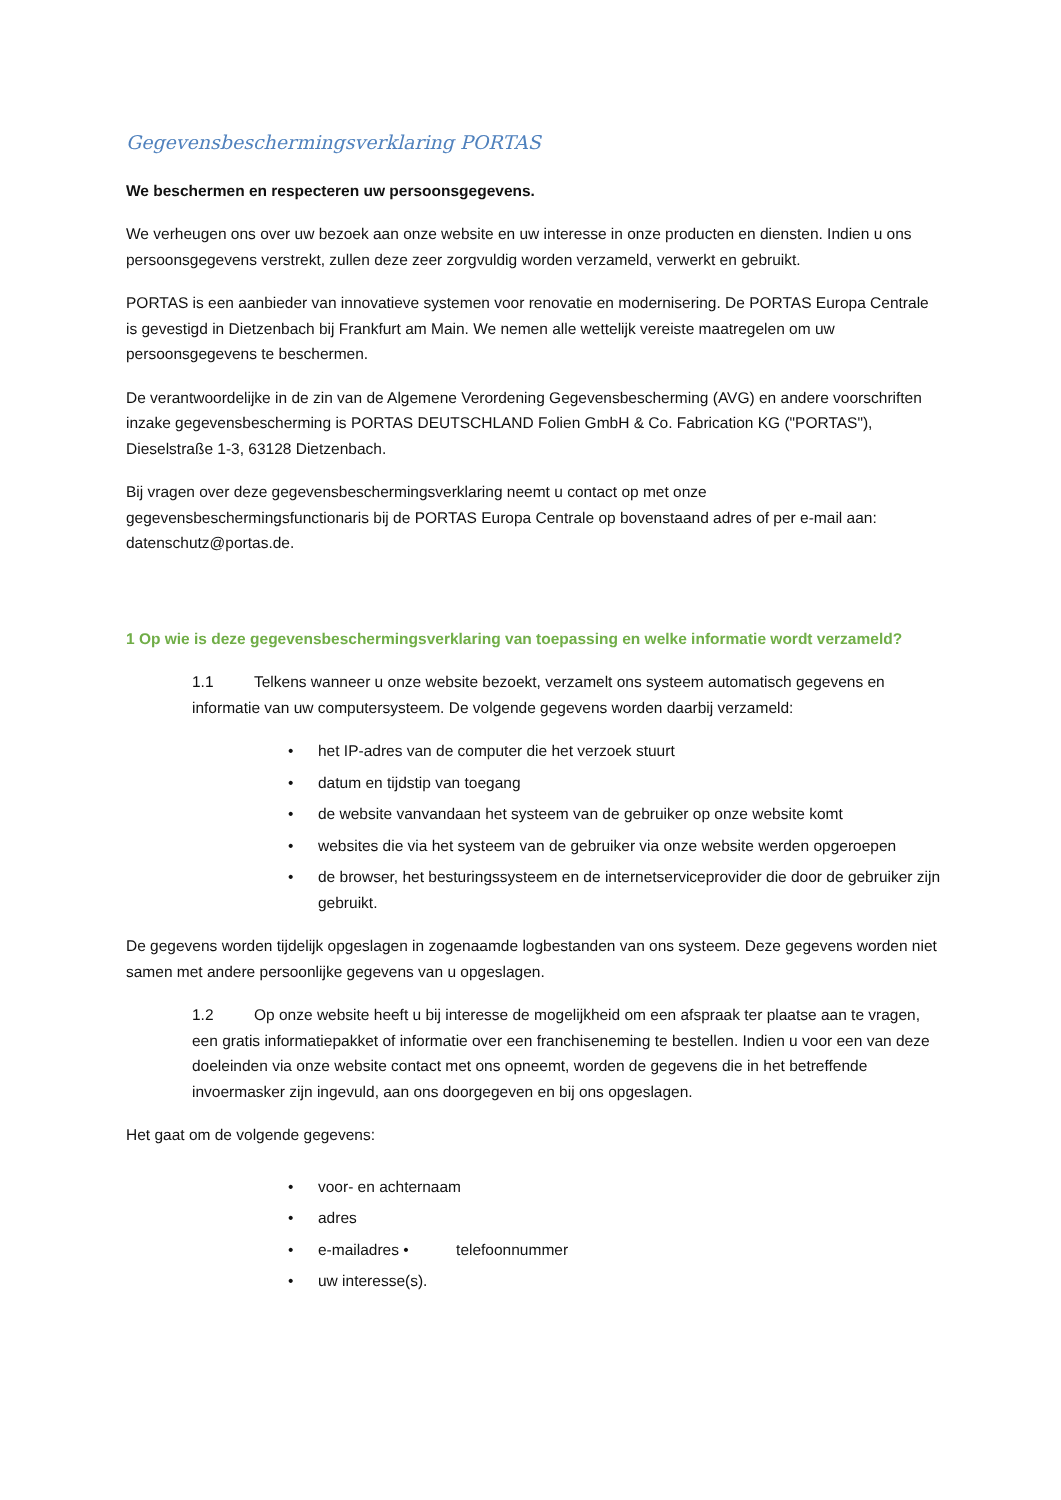Gegevensbeschermingsverklaring PORTAS
We beschermen en respecteren uw persoonsgegevens.
We verheugen ons over uw bezoek aan onze website en uw interesse in onze producten en diensten. Indien u ons persoonsgegevens verstrekt, zullen deze zeer zorgvuldig worden verzameld, verwerkt en gebruikt.
PORTAS is een aanbieder van innovatieve systemen voor renovatie en modernisering. De PORTAS Europa Centrale is gevestigd in Dietzenbach bij Frankfurt am Main. We nemen alle wettelijk vereiste maatregelen om uw persoonsgegevens te beschermen.
De verantwoordelijke in de zin van de Algemene Verordening Gegevensbescherming (AVG) en andere voorschriften inzake gegevensbescherming is PORTAS DEUTSCHLAND Folien GmbH & Co. Fabrication KG ("PORTAS"), Dieselstraße 1-3, 63128 Dietzenbach.
Bij vragen over deze gegevensbeschermingsverklaring neemt u contact op met onze gegevensbeschermingsfunctionaris bij de PORTAS Europa Centrale op bovenstaand adres of per e-mail aan: datenschutz@portas.de.
1 Op wie is deze gegevensbeschermingsverklaring van toepassing en welke informatie wordt verzameld?
1.1 Telkens wanneer u onze website bezoekt, verzamelt ons systeem automatisch gegevens en informatie van uw computersysteem. De volgende gegevens worden daarbij verzameld:
• het IP-adres van de computer die het verzoek stuurt
• datum en tijdstip van toegang
• de website vanvandaan het systeem van de gebruiker op onze website komt
• websites die via het systeem van de gebruiker via onze website werden opgeroepen
• de browser, het besturingssysteem en de internetserviceprovider die door de gebruiker zijn gebruikt.
De gegevens worden tijdelijk opgeslagen in zogenaamde logbestanden van ons systeem. Deze gegevens worden niet samen met andere persoonlijke gegevens van u opgeslagen.
1.2 Op onze website heeft u bij interesse de mogelijkheid om een afspraak ter plaatse aan te vragen, een gratis informatiepakket of informatie over een franchiseneming te bestellen. Indien u voor een van deze doeleinden via onze website contact met ons opneemt, worden de gegevens die in het betreffende invoermasker zijn ingevuld, aan ons doorgegeven en bij ons opgeslagen.
Het gaat om de volgende gegevens:
• voor- en achternaam
• adres
• e-mailadres • telefoonnummer
• uw interesse(s).